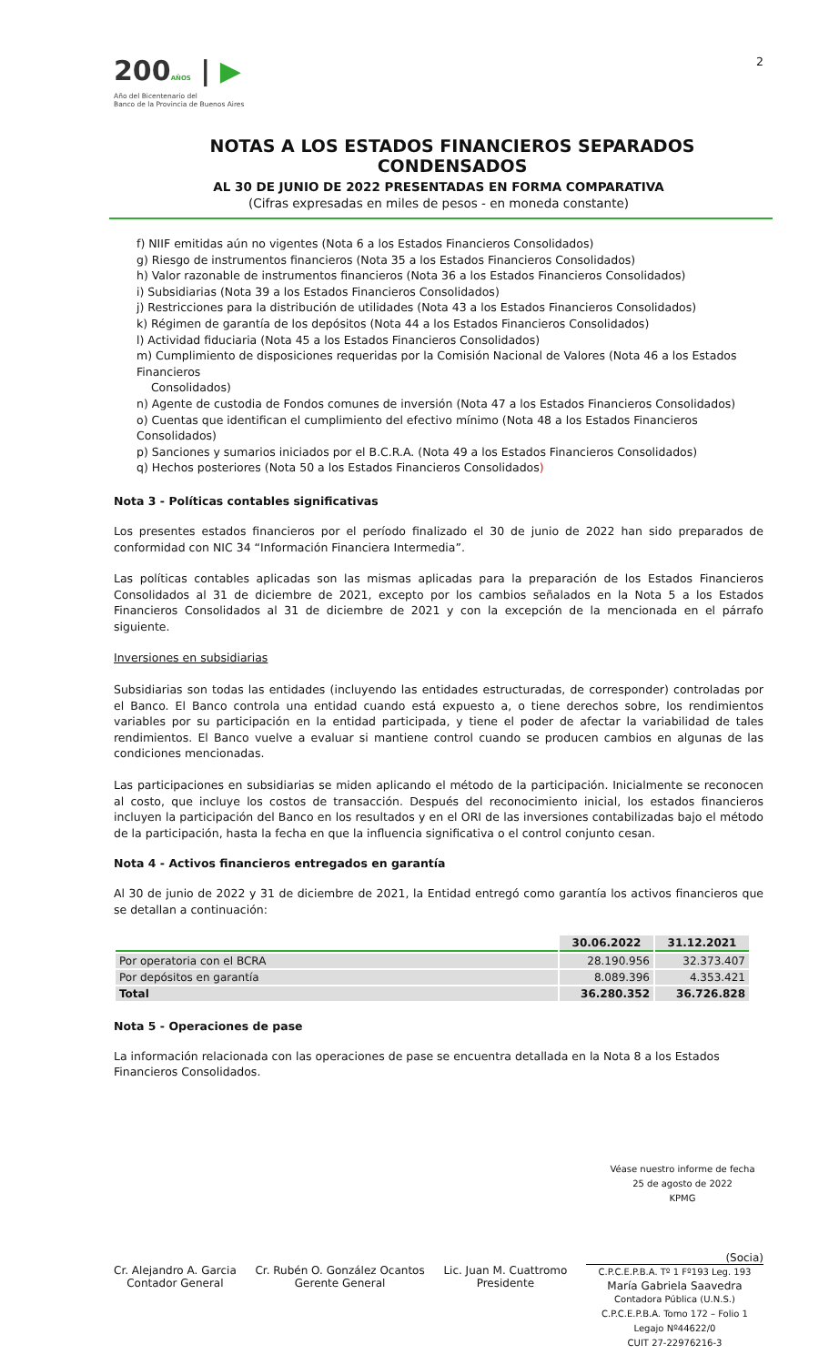200AÑOS | ▶
Año del Bicentenario del
Banco de la Provincia de Buenos Aires
2
NOTAS A LOS ESTADOS FINANCIEROS SEPARADOS CONDENSADOS
AL 30 DE JUNIO DE 2022 PRESENTADAS EN FORMA COMPARATIVA
(Cifras expresadas en miles de pesos - en moneda constante)
f) NIIF emitidas aún no vigentes (Nota 6 a los Estados Financieros Consolidados)
g) Riesgo de instrumentos financieros (Nota 35 a los Estados Financieros Consolidados)
h) Valor razonable de instrumentos financieros (Nota 36 a los Estados Financieros Consolidados)
i) Subsidiarias (Nota 39 a los Estados Financieros Consolidados)
j) Restricciones para la distribución de utilidades (Nota 43 a los Estados Financieros Consolidados)
k) Régimen de garantía de los depósitos (Nota 44 a los Estados Financieros Consolidados)
l) Actividad fiduciaria (Nota 45 a los Estados Financieros Consolidados)
m) Cumplimiento de disposiciones requeridas por la Comisión Nacional de Valores (Nota 46 a los Estados Financieros
Consolidados)
n) Agente de custodia de Fondos comunes de inversión (Nota 47 a los Estados Financieros Consolidados)
o) Cuentas que identifican el cumplimiento del efectivo mínimo (Nota 48 a los Estados Financieros Consolidados)
p) Sanciones y sumarios iniciados por el B.C.R.A. (Nota 49 a los Estados Financieros Consolidados)
q) Hechos posteriores (Nota 50 a los Estados Financieros Consolidados)
Nota 3 - Políticas contables significativas
Los presentes estados financieros por el período finalizado el 30 de junio de 2022 han sido preparados de conformidad con NIC 34 “Información Financiera Intermedia”.
Las políticas contables aplicadas son las mismas aplicadas para la preparación de los Estados Financieros Consolidados al 31 de diciembre de 2021, excepto por los cambios señalados en la Nota 5 a los Estados Financieros Consolidados al 31 de diciembre de 2021 y con la excepción de la mencionada en el párrafo siguiente.
Inversiones en subsidiarias
Subsidiarias son todas las entidades (incluyendo las entidades estructuradas, de corresponder) controladas por el Banco. El Banco controla una entidad cuando está expuesto a, o tiene derechos sobre, los rendimientos variables por su participación en la entidad participada, y tiene el poder de afectar la variabilidad de tales rendimientos. El Banco vuelve a evaluar si mantiene control cuando se producen cambios en algunas de las condiciones mencionadas.
Las participaciones en subsidiarias se miden aplicando el método de la participación. Inicialmente se reconocen al costo, que incluye los costos de transacción. Después del reconocimiento inicial, los estados financieros incluyen la participación del Banco en los resultados y en el ORI de las inversiones contabilizadas bajo el método de la participación, hasta la fecha en que la influencia significativa o el control conjunto cesan.
Nota 4 - Activos financieros entregados en garantía
Al 30 de junio de 2022 y 31 de diciembre de 2021, la Entidad entregó como garantía los activos financieros que se detallan a continuación:
| | 30.06.2022 | 31.12.2021 |
| Por operatoria con el BCRA | 28.190.956 | 32.373.407 |
| Por depósitos en garantía | 8.089.396 | 4.353.421 |
| Total | 36.280.352 | 36.726.828 |
Nota 5 - Operaciones de pase
La información relacionada con las operaciones de pase se encuentra detallada en la Nota 8 a los Estados Financieros Consolidados.
Véase nuestro informe de fecha
25 de agosto de 2022
KPMG
Cr. Alejandro A. Garcia
Contador General
Cr. Rubén O. González Ocantos
Gerente General
Lic. Juan M. Cuattromo
Presidente
(Socia)
C.P.C.E.P.B.A. Tº 1 Fº193 Leg. 193
María Gabriela Saavedra
Contadora Pública (U.N.S.)
C.P.C.E.P.B.A. Tomo 172 – Folio 1
Legajo Nº44622/0
CUIT 27-22976216-3